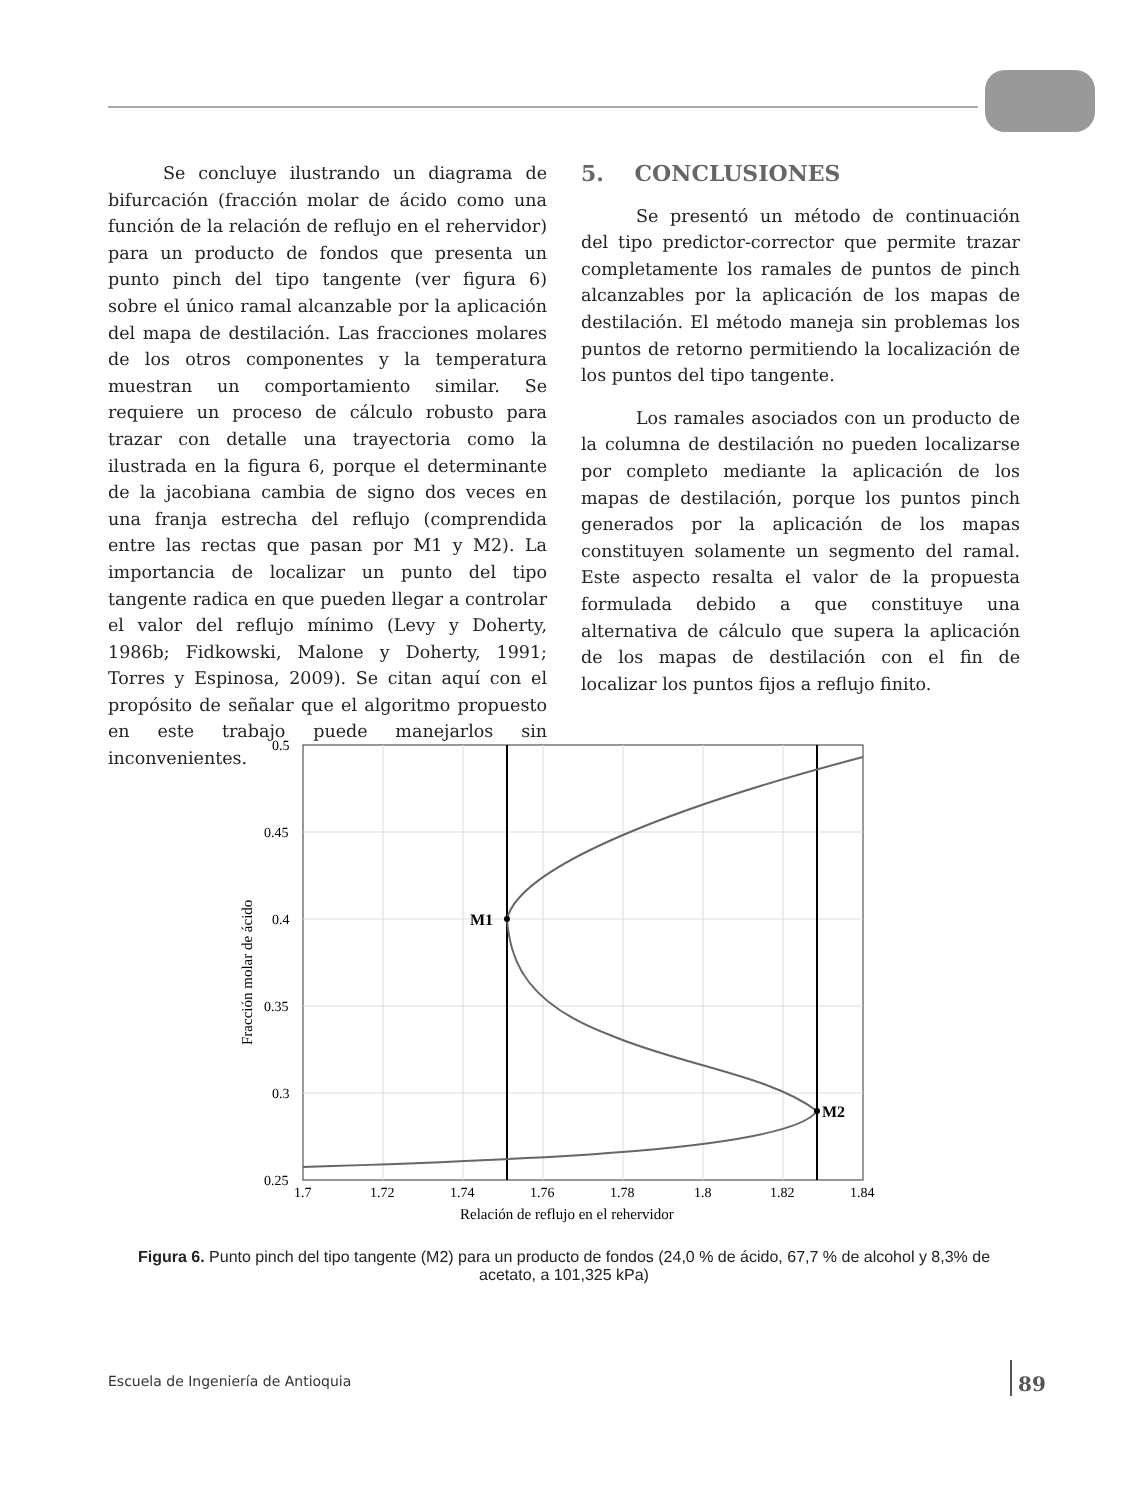Se concluye ilustrando un diagrama de bifurcación (fracción molar de ácido como una función de la relación de reflujo en el rehervidor) para un producto de fondos que presenta un punto pinch del tipo tangente (ver figura 6) sobre el único ramal alcanzable por la aplicación del mapa de destilación. Las fracciones molares de los otros componentes y la temperatura muestran un comportamiento similar. Se requiere un proceso de cálculo robusto para trazar con detalle una trayectoria como la ilustrada en la figura 6, porque el determinante de la jacobiana cambia de signo dos veces en una franja estrecha del reflujo (comprendida entre las rectas que pasan por M1 y M2). La importancia de localizar un punto del tipo tangente radica en que pueden llegar a controlar el valor del reflujo mínimo (Levy y Doherty, 1986b; Fidkowski, Malone y Doherty, 1991; Torres y Espinosa, 2009). Se citan aquí con el propósito de señalar que el algoritmo propuesto en este trabajo puede manejarlos sin inconvenientes.
5. CONCLUSIONES
Se presentó un método de continuación del tipo predictor-corrector que permite trazar completamente los ramales de puntos de pinch alcanzables por la aplicación de los mapas de destilación. El método maneja sin problemas los puntos de retorno permitiendo la localización de los puntos del tipo tangente.
Los ramales asociados con un producto de la columna de destilación no pueden localizarse por completo mediante la aplicación de los mapas de destilación, porque los puntos pinch generados por la aplicación de los mapas constituyen solamente un segmento del ramal. Este aspecto resalta el valor de la propuesta formulada debido a que constituye una alternativa de cálculo que supera la aplicación de los mapas de destilación con el fin de localizar los puntos fijos a reflujo finito.
M1
M2
0.5
0.45
0.4
0.35
0.3
0.25
1.7
1.72
1.74
1.76
1.78
1.8
1.82
1.84
Relación de reflujo en el rehervidor
Fracción molar de ácido
Figura 6. Punto pinch del tipo tangente (M2) para un producto de fondos (24,0 % de ácido, 67,7 % de alcohol y 8,3% de acetato, a 101,325 kPa)
Escuela de Ingeniería de Antioquia
89